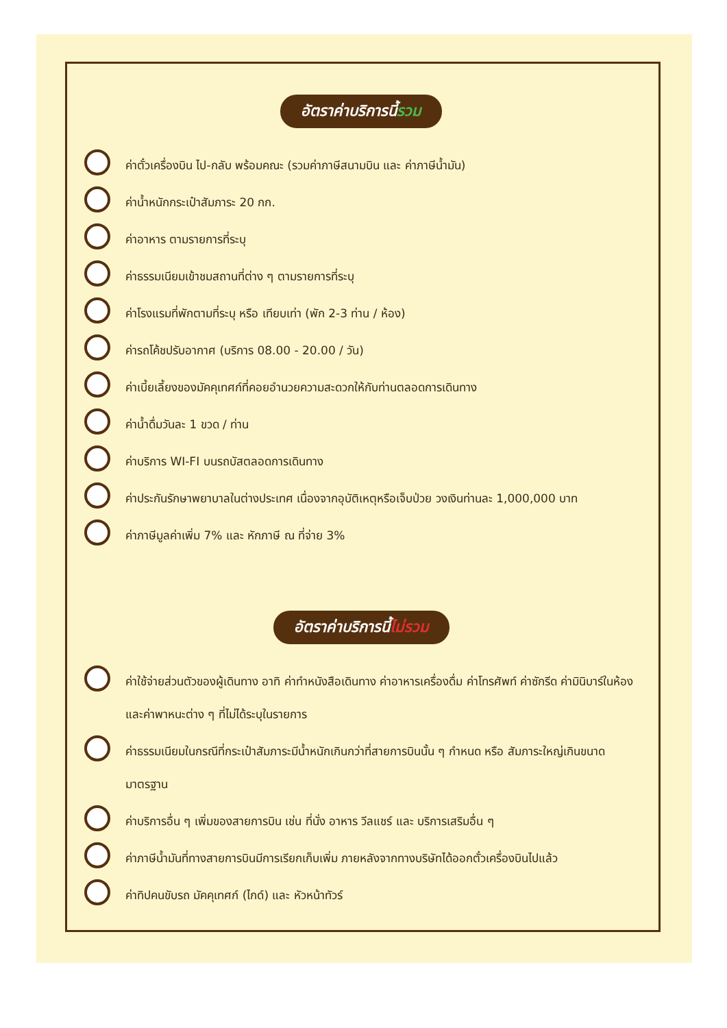อัตราค่าบริการนี้รวม
ค่าตั๋วเครื่องบิน ไป-กลับ พร้อมคณะ (รวมค่าภาษีสนามบิน และ ค่าภาษีน้ำมัน)
ค่าน้ำหนักกระเป๋าสัมภาระ 20 กก.
ค่าอาหาร ตามรายการที่ระบุ
ค่าธรรมเนียมเข้าชมสถานที่ต่าง ๆ ตามรายการที่ระบุ
ค่าโรงแรมที่พักตามที่ระบุ หรือ เทียบเท่า (พัก 2-3 ท่าน / ห้อง)
ค่ารถโค้ชปรับอากาศ (บริการ 08.00 - 20.00 / วัน)
ค่าเบี้ยเลี้ยงของมัคคุเทศก์ที่คอยอำนวยความสะดวกให้กับท่านตลอดการเดินทาง
ค่าน้ำดื่มวันละ 1 ขวด / ท่าน
ค่าบริการ WI-FI บนรถบัสตลอดการเดินทาง
ค่าประกันรักษาพยาบาลในต่างประเทศ เนื่องจากอุบัติเหตุหรือเจ็บป่วย วงเงินท่านละ 1,000,000 บาท
ค่าภาษีมูลค่าเพิ่ม 7% และ หักภาษี ณ ที่จ่าย 3%
อัตราค่าบริการนี้ไม่รวม
ค่าใช้จ่ายส่วนตัวของผู้เดินทาง อาทิ ค่าทำหนังสือเดินทาง ค่าอาหารเครื่องดื่ม ค่าโทรศัพท์ ค่าซักรีด ค่ามินิบาร์ในห้อง และค่าพาหนะต่าง ๆ ที่ไม่ได้ระบุในรายการ
ค่าธรรมเนียมในกรณีที่กระเป๋าสัมภาระมีน้ำหนักเกินกว่าที่สายการบินนั้น ๆ กำหนด หรือ สัมภาระใหญ่เกินขนาดมาตรฐาน
ค่าบริการอื่น ๆ เพิ่มของสายการบิน เช่น ที่นั่ง อาหาร วีลแชร์ และ บริการเสริมอื่น ๆ
ค่าภาษีน้ำมันที่ทางสายการบินมีการเรียกเก็บเพิ่ม ภายหลังจากทางบริษัทได้ออกตั๋วเครื่องบินไปแล้ว
ค่าทิปคนขับรถ มัคคุเทศก์ (ไกด์) และ หัวหน้าทัวร์